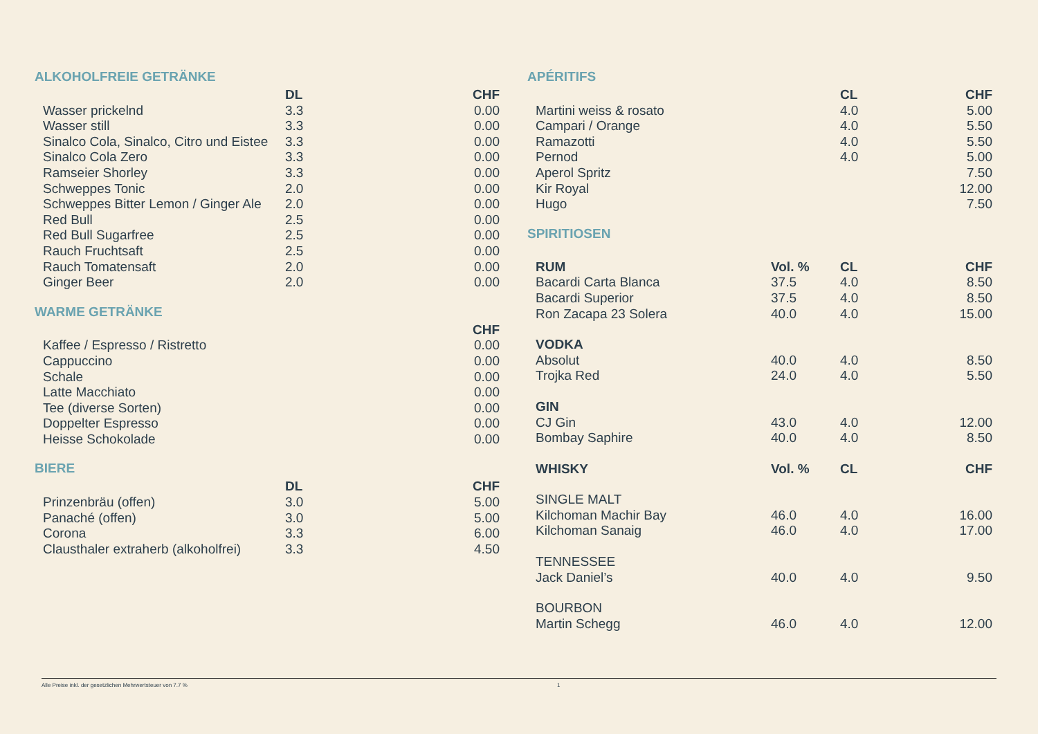ALKOHOLFREIE GETRÄNKE
| | DL | CHF |
| --- | --- | --- |
| Wasser prickelnd | 3.3 | 0.00 |
| Wasser still | 3.3 | 0.00 |
| Sinalco Cola, Sinalco, Citro und Eistee | 3.3 | 0.00 |
| Sinalco Cola Zero | 3.3 | 0.00 |
| Ramseier Shorley | 3.3 | 0.00 |
| Schweppes Tonic | 2.0 | 0.00 |
| Schweppes Bitter Lemon / Ginger Ale | 2.0 | 0.00 |
| Red Bull | 2.5 | 0.00 |
| Red Bull Sugarfree | 2.5 | 0.00 |
| Rauch Fruchtsaft | 2.5 | 0.00 |
| Rauch Tomatensaft | 2.0 | 0.00 |
| Ginger Beer | 2.0 | 0.00 |
WARME GETRÄNKE
| | CHF |
| --- | --- |
| Kaffee / Espresso / Ristretto | 0.00 |
| Cappuccino | 0.00 |
| Schale | 0.00 |
| Latte Macchiato | 0.00 |
| Tee (diverse Sorten) | 0.00 |
| Doppelter Espresso | 0.00 |
| Heisse Schokolade | 0.00 |
BIERE
| | DL | CHF |
| --- | --- | --- |
| Prinzenbräu (offen) | 3.0 | 5.00 |
| Panaché (offen) | 3.0 | 5.00 |
| Corona | 3.3 | 6.00 |
| Clausthaler extraherb (alkoholfrei) | 3.3 | 4.50 |
APÉRITIFS
| | | CL | CHF |
| --- | --- | --- | --- |
| Martini weiss & rosato | | 4.0 | 5.00 |
| Campari / Orange | | 4.0 | 5.50 |
| Ramazotti | | 4.0 | 5.50 |
| Pernod | | 4.0 | 5.00 |
| Aperol Spritz | | | 7.50 |
| Kir Royal | | | 12.00 |
| Hugo | | | 7.50 |
SPIRITIOSEN
| RUM | Vol. % | CL | CHF |
| --- | --- | --- | --- |
| Bacardi Carta Blanca | 37.5 | 4.0 | 8.50 |
| Bacardi Superior | 37.5 | 4.0 | 8.50 |
| Ron Zacapa 23 Solera | 40.0 | 4.0 | 15.00 |
| VODKA | | | |
| Absolut | 40.0 | 4.0 | 8.50 |
| Trojka Red | 24.0 | 4.0 | 5.50 |
| GIN | | | |
| CJ Gin | 43.0 | 4.0 | 12.00 |
| Bombay Saphire | 40.0 | 4.0 | 8.50 |
| WHISKY | Vol. % | CL | CHF |
| SINGLE MALT | | | |
| Kilchoman Machir Bay | 46.0 | 4.0 | 16.00 |
| Kilchoman Sanaig | 46.0 | 4.0 | 17.00 |
| TENNESSEE | | | |
| Jack Daniel’s | 40.0 | 4.0 | 9.50 |
| BOURBON | | | |
| Martin Schegg | 46.0 | 4.0 | 12.00 |
Alle Preise inkl. der gesetzlichen Mehrwertsteuer von 7.7 % 1